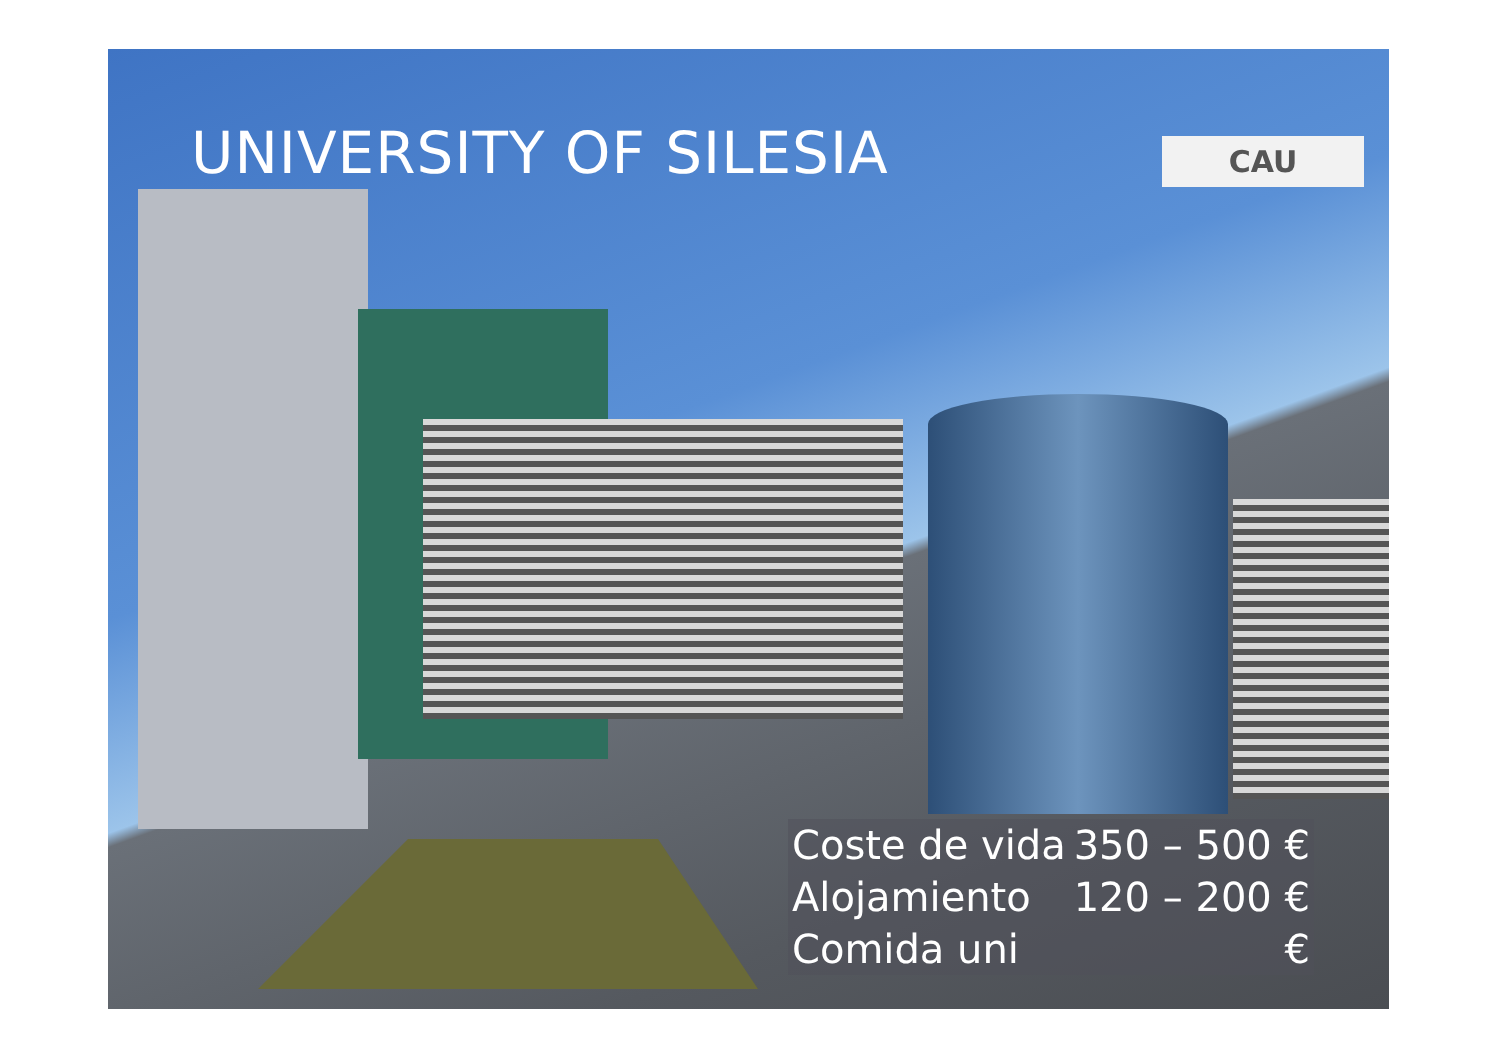UNIVERSITY OF SILESIA CAU
| Coste de vida | 350 – 500 € |
| Alojamiento | 120 – 200 € |
| Comida uni | € |